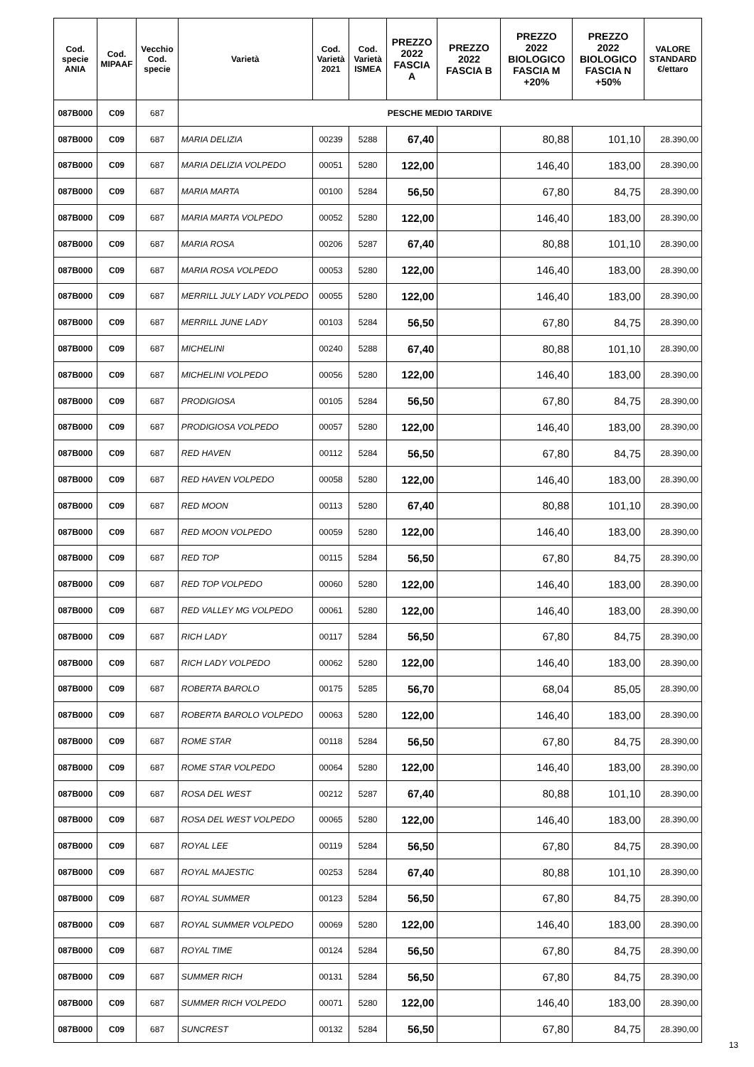| Cod. specie ANIA | Cod. MIPAAF | Vecchio Cod. specie | Varietà | Cod. Varietà 2021 | Cod. Varietà ISMEA | PREZZO 2022 FASCIA A | PREZZO 2022 FASCIA B | PREZZO 2022 BIOLOGICO FASCIA M +20% | PREZZO 2022 BIOLOGICO FASCIA N +50% | VALORE STANDARD €/ettaro |
| --- | --- | --- | --- | --- | --- | --- | --- | --- | --- | --- |
| 087B000 | C09 | 687 | PESCHE MEDIO TARDIVE | | | | | | | |
| 087B000 | C09 | 687 | MARIA DELIZIA | 00239 | 5288 | 67,40 | | 80,88 | 101,10 | 28.390,00 |
| 087B000 | C09 | 687 | MARIA DELIZIA VOLPEDO | 00051 | 5280 | 122,00 | | 146,40 | 183,00 | 28.390,00 |
| 087B000 | C09 | 687 | MARIA MARTA | 00100 | 5284 | 56,50 | | 67,80 | 84,75 | 28.390,00 |
| 087B000 | C09 | 687 | MARIA MARTA VOLPEDO | 00052 | 5280 | 122,00 | | 146,40 | 183,00 | 28.390,00 |
| 087B000 | C09 | 687 | MARIA ROSA | 00206 | 5287 | 67,40 | | 80,88 | 101,10 | 28.390,00 |
| 087B000 | C09 | 687 | MARIA ROSA VOLPEDO | 00053 | 5280 | 122,00 | | 146,40 | 183,00 | 28.390,00 |
| 087B000 | C09 | 687 | MERRILL JULY LADY VOLPEDO | 00055 | 5280 | 122,00 | | 146,40 | 183,00 | 28.390,00 |
| 087B000 | C09 | 687 | MERRILL JUNE LADY | 00103 | 5284 | 56,50 | | 67,80 | 84,75 | 28.390,00 |
| 087B000 | C09 | 687 | MICHELINI | 00240 | 5288 | 67,40 | | 80,88 | 101,10 | 28.390,00 |
| 087B000 | C09 | 687 | MICHELINI VOLPEDO | 00056 | 5280 | 122,00 | | 146,40 | 183,00 | 28.390,00 |
| 087B000 | C09 | 687 | PRODIGIOSA | 00105 | 5284 | 56,50 | | 67,80 | 84,75 | 28.390,00 |
| 087B000 | C09 | 687 | PRODIGIOSA VOLPEDO | 00057 | 5280 | 122,00 | | 146,40 | 183,00 | 28.390,00 |
| 087B000 | C09 | 687 | RED HAVEN | 00112 | 5284 | 56,50 | | 67,80 | 84,75 | 28.390,00 |
| 087B000 | C09 | 687 | RED HAVEN VOLPEDO | 00058 | 5280 | 122,00 | | 146,40 | 183,00 | 28.390,00 |
| 087B000 | C09 | 687 | RED MOON | 00113 | 5280 | 67,40 | | 80,88 | 101,10 | 28.390,00 |
| 087B000 | C09 | 687 | RED MOON VOLPEDO | 00059 | 5280 | 122,00 | | 146,40 | 183,00 | 28.390,00 |
| 087B000 | C09 | 687 | RED TOP | 00115 | 5284 | 56,50 | | 67,80 | 84,75 | 28.390,00 |
| 087B000 | C09 | 687 | RED TOP VOLPEDO | 00060 | 5280 | 122,00 | | 146,40 | 183,00 | 28.390,00 |
| 087B000 | C09 | 687 | RED VALLEY MG VOLPEDO | 00061 | 5280 | 122,00 | | 146,40 | 183,00 | 28.390,00 |
| 087B000 | C09 | 687 | RICH LADY | 00117 | 5284 | 56,50 | | 67,80 | 84,75 | 28.390,00 |
| 087B000 | C09 | 687 | RICH LADY VOLPEDO | 00062 | 5280 | 122,00 | | 146,40 | 183,00 | 28.390,00 |
| 087B000 | C09 | 687 | ROBERTA BAROLO | 00175 | 5285 | 56,70 | | 68,04 | 85,05 | 28.390,00 |
| 087B000 | C09 | 687 | ROBERTA BAROLO VOLPEDO | 00063 | 5280 | 122,00 | | 146,40 | 183,00 | 28.390,00 |
| 087B000 | C09 | 687 | ROME STAR | 00118 | 5284 | 56,50 | | 67,80 | 84,75 | 28.390,00 |
| 087B000 | C09 | 687 | ROME STAR VOLPEDO | 00064 | 5280 | 122,00 | | 146,40 | 183,00 | 28.390,00 |
| 087B000 | C09 | 687 | ROSA DEL WEST | 00212 | 5287 | 67,40 | | 80,88 | 101,10 | 28.390,00 |
| 087B000 | C09 | 687 | ROSA DEL WEST VOLPEDO | 00065 | 5280 | 122,00 | | 146,40 | 183,00 | 28.390,00 |
| 087B000 | C09 | 687 | ROYAL LEE | 00119 | 5284 | 56,50 | | 67,80 | 84,75 | 28.390,00 |
| 087B000 | C09 | 687 | ROYAL MAJESTIC | 00253 | 5284 | 67,40 | | 80,88 | 101,10 | 28.390,00 |
| 087B000 | C09 | 687 | ROYAL SUMMER | 00123 | 5284 | 56,50 | | 67,80 | 84,75 | 28.390,00 |
| 087B000 | C09 | 687 | ROYAL SUMMER VOLPEDO | 00069 | 5280 | 122,00 | | 146,40 | 183,00 | 28.390,00 |
| 087B000 | C09 | 687 | ROYAL TIME | 00124 | 5284 | 56,50 | | 67,80 | 84,75 | 28.390,00 |
| 087B000 | C09 | 687 | SUMMER RICH | 00131 | 5284 | 56,50 | | 67,80 | 84,75 | 28.390,00 |
| 087B000 | C09 | 687 | SUMMER RICH VOLPEDO | 00071 | 5280 | 122,00 | | 146,40 | 183,00 | 28.390,00 |
| 087B000 | C09 | 687 | SUNCREST | 00132 | 5284 | 56,50 | | 67,80 | 84,75 | 28.390,00 |
13